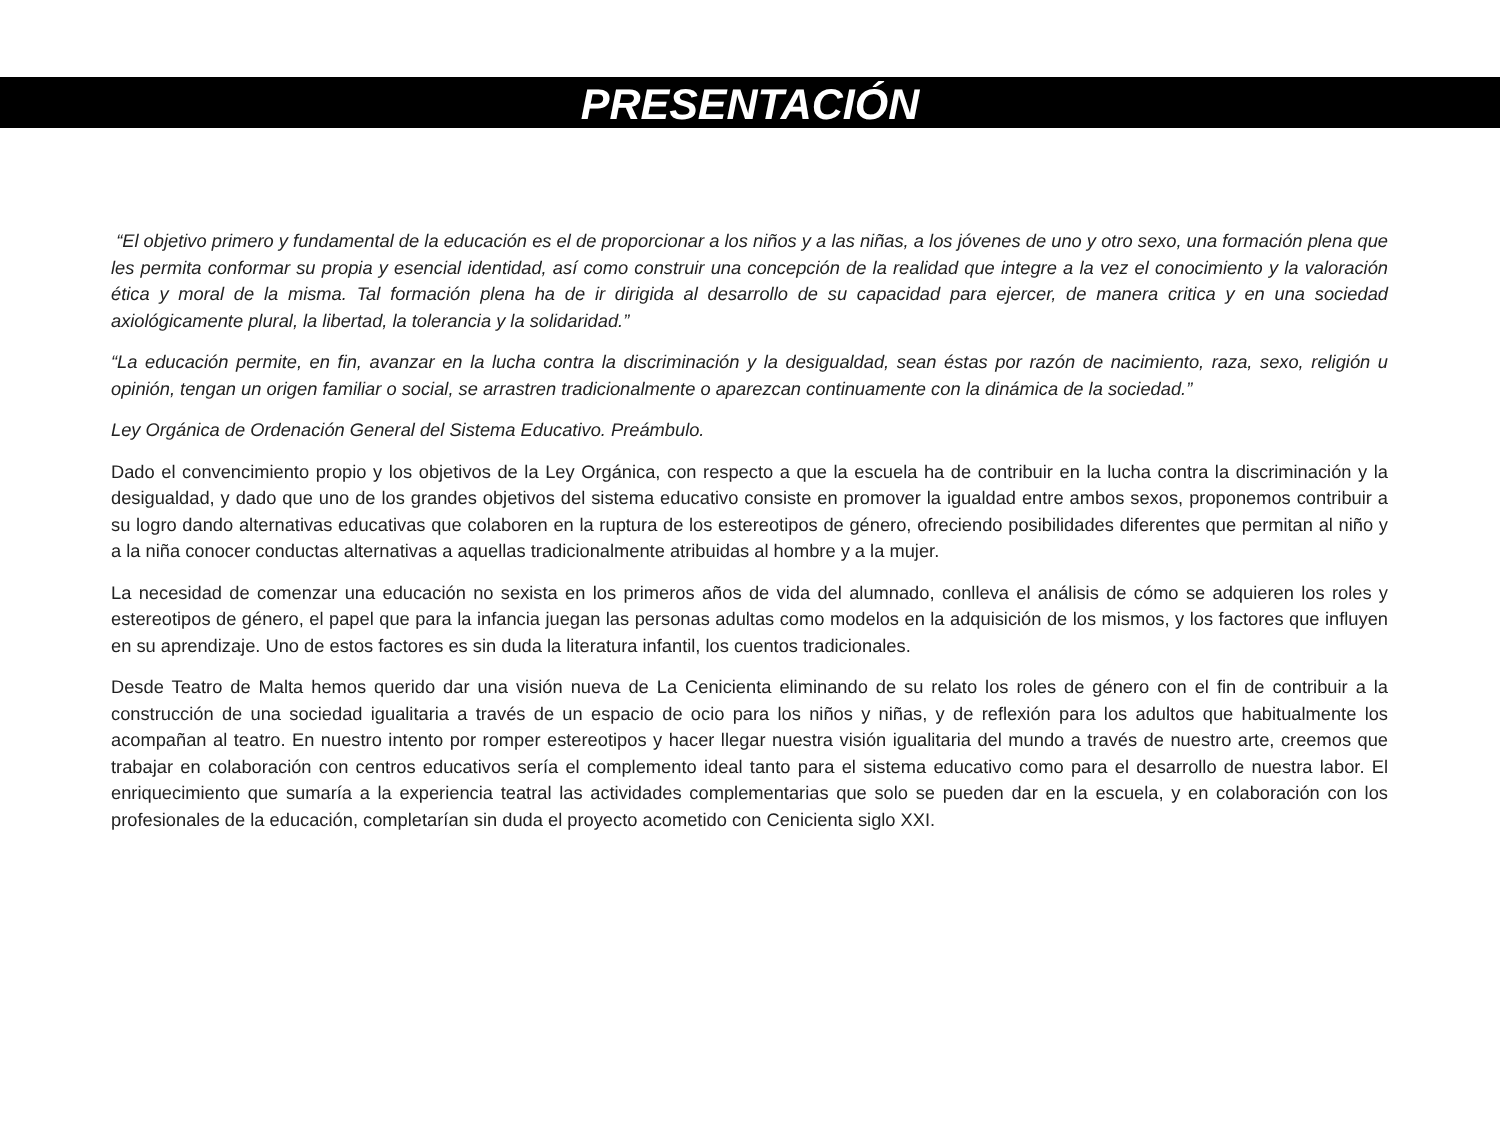PRESENTACIÓN
“El objetivo primero y fundamental de la educación es el de proporcionar a los niños y a las niñas, a los jóvenes de uno y otro sexo, una formación plena que les permita conformar su propia y esencial identidad, así como construir una concepción de la realidad que integre a la vez el conocimiento y la valoración ética y moral de la misma. Tal formación plena ha de ir dirigida al desarrollo de su capacidad para ejercer, de manera critica y en una sociedad axiológicamente plural, la libertad, la tolerancia y la solidaridad.”
“La educación permite, en fin, avanzar en la lucha contra la discriminación y la desigualdad, sean éstas por razón de nacimiento, raza, sexo, religión u opinión, tengan un origen familiar o social, se arrastren tradicionalmente o aparezcan continuamente con la dinámica de la sociedad.”
Ley Orgánica de Ordenación General del Sistema Educativo. Preámbulo.
Dado el convencimiento propio y los objetivos de la Ley Orgánica, con respecto a que la escuela ha de contribuir en la lucha contra la discriminación y la desigualdad, y dado que uno de los grandes objetivos del sistema educativo consiste en promover la igualdad entre ambos sexos, proponemos contribuir a su logro dando alternativas educativas que colaboren en la ruptura de los estereotipos de género, ofreciendo posibilidades diferentes que permitan al niño y a la niña conocer conductas alternativas a aquellas tradicionalmente atribuidas al hombre y a la mujer.
La necesidad de comenzar una educación no sexista en los primeros años de vida del alumnado, conlleva el análisis de cómo se adquieren los roles y estereotipos de género, el papel que para la infancia juegan las personas adultas como modelos en la adquisición de los mismos, y los factores que influyen en su aprendizaje. Uno de estos factores es sin duda la literatura infantil, los cuentos tradicionales.
Desde Teatro de Malta hemos querido dar una visión nueva de La Cenicienta eliminando de su relato los roles de género con el fin de contribuir a la construcción de una sociedad igualitaria a través de un espacio de ocio para los niños y niñas, y de reflexión para los adultos que habitualmente los acompañan al teatro. En nuestro intento por romper estereotipos y hacer llegar nuestra visión igualitaria del mundo a través de nuestro arte, creemos que trabajar en colaboración con centros educativos sería el complemento ideal tanto para el sistema educativo como para el desarrollo de nuestra labor. El enriquecimiento que sumaría a la experiencia teatral las actividades complementarias que solo se pueden dar en la escuela, y en colaboración con los profesionales de la educación, completarían sin duda el proyecto acometido con Cenicienta siglo XXI.